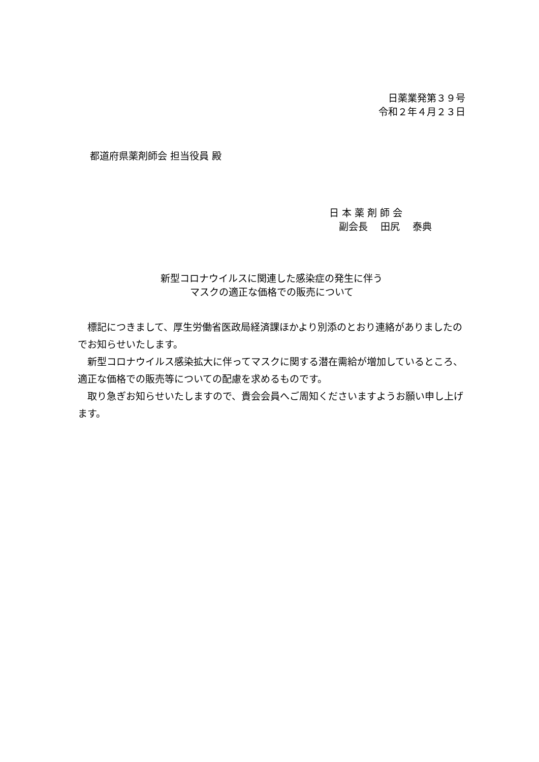日薬業発第３９号
令和２年４月２３日
都道府県薬剤師会 担当役員 殿
日 本 薬 剤 師 会
　副会長　 田尻　 泰典
新型コロナウイルスに関連した感染症の発生に伴う
マスクの適正な価格での販売について
　標記につきまして、厚生労働省医政局経済課ほかより別添のとおり連絡がありましたのでお知らせいたします。
　新型コロナウイルス感染拡大に伴ってマスクに関する潜在需給が増加しているところ、適正な価格での販売等についての配慮を求めるものです。
　取り急ぎお知らせいたしますので、貴会会員へご周知くださいますようお願い申し上げます。